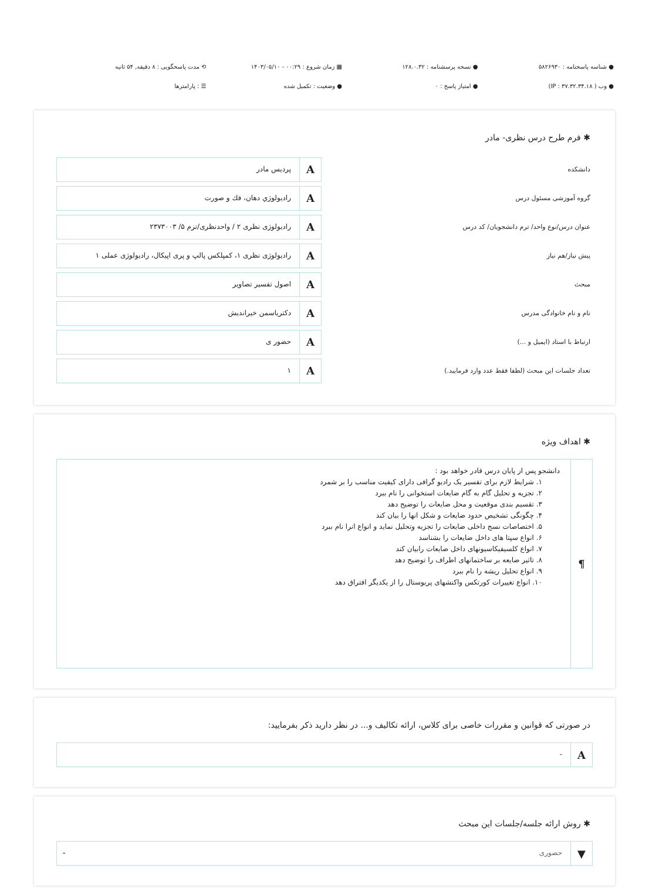● شناسه پاسخنامه : ۵۸۲۶۹۳۰
● نسخه پرسشنامه : ۱۲۸.۰.۳۲
▦ زمان شروع : ۰۰:۲۹ - ۱۴۰۳/۰۵/۱۰
⟲ مدت پاسخگویی : ۸ دقیقه, ۵۴ ثانیه
● وب ( IP : ۳۷.۳۲.۳۴.۱۸)
● امتیاز پاسخ : ۰
● وضعیت : تکمیل شده
☰ : پارامترها
✱ فرم طرح درس نظری- مادر
دانشکده
A
پردیس مادر
گروه آموزشی مسئول درس
A
راديولوژي دهان، فك و صورت
عنوان درس/نوع واحد/ ترم دانشجویان/ کد درس
A
رادیولوژی نظری ۲ / واحدنظری/ترم ۵/ ۲۳۷۳۰۰۳
پیش نیاز/هم نیاز
A
رادیولوژی نظری ۱، کمپلکس پالپ و پری اپیکال، رادیولوژی عملی ۱
مبحث
A
اصول تفسیر تصاویر
نام و نام خانوادگی مدرس
A
دکتریاسمن خیراندیش
ارتباط با استاد (ایمیل و ...)
A
حضور ی
تعداد جلسات این مبحث (لطفا فقط عدد وارد فرمایید.)
A
۱
✱ اهداف ویژه
¶
دانشجو پس از پایان درس قادر خواهد بود :
۱. شرایط لازم برای تفسیر یک رادیو گرافی دارای کیفیت مناسب را بر شمرد
۲. تجزیه و تحلیل گام به گام ضایعات استخوانی را نام ببرد
۳. تقسیم بندی موقعیت و محل ضایعات را توضیح دهد
۴. چگونگی تشخیص حدود ضایعات و شکل انها را بیان کند
۵. اختصاصات نسج داخلی ضایعات را تجزیه وتحلیل نماید و انواع انرا نام ببرد
۶. انواع سپتا های داخل ضایعات را بشناسد
۷. انواع کلسیفیکاسیونهای داخل ضایعات رابیان کند
۸. تاثیر ضایعه بر ساختمانهای اطراف را توضیح دهد
۹. انواع تحلیل ریشه را نام ببرد
۱۰. انواع تغییرات کورتکس واکنشهای پریوستال را از یکدیگر افتراق دهد
در صورتی که قوانین و مقررات خاصی برای کلاس، ارائه تکالیف و... در نظر دارید ذکر بفرمایید:
A
-
✱ روش ارائه جلسه/جلسات این مبحث
▼
حضوری
⌄